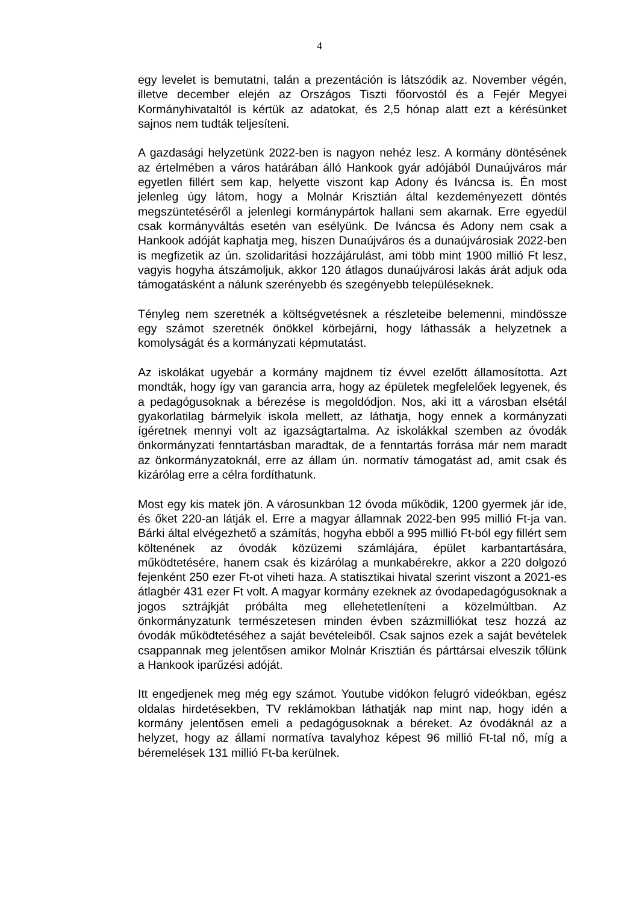4
egy levelet is bemutatni, talán a prezentáción is látszódik az. November végén, illetve december elején az Országos Tiszti főorvostól és a Fejér Megyei Kormányhivataltól is kértük az adatokat, és 2,5 hónap alatt ezt a kérésünket sajnos nem tudták teljesíteni.
A gazdasági helyzetünk 2022-ben is nagyon nehéz lesz. A kormány döntésének az értelmében a város határában álló Hankook gyár adójából Dunaújváros már egyetlen fillért sem kap, helyette viszont kap Adony és Iváncsa is. Én most jelenleg úgy látom, hogy a Molnár Krisztián által kezdeményezett döntés megszüntetéséről a jelenlegi kormánypártok hallani sem akarnak. Erre egyedül csak kormányváltás esetén van esélyünk. De Iváncsa és Adony nem csak a Hankook adóját kaphatja meg, hiszen Dunaújváros és a dunaújvárosiak 2022-ben is megfizetik az ún. szolidaritási hozzájárulást, ami több mint 1900 millió Ft lesz, vagyis hogyha átszámoljuk, akkor 120 átlagos dunaújvárosi lakás árát adjuk oda támogatásként a nálunk szerényebb és szegényebb településeknek.
Tényleg nem szeretnék a költségvetésnek a részleteibe belemenni, mindössze egy számot szeretnék önökkel körbejárni, hogy láthassák a helyzetnek a komolyságát és a kormányzati képmutatást.
Az iskolákat ugyebár a kormány majdnem tíz évvel ezelőtt államosította. Azt mondták, hogy így van garancia arra, hogy az épületek megfelelőek legyenek, és a pedagógusoknak a bérezése is megoldódjon. Nos, aki itt a városban elsétál gyakorlatilag bármelyik iskola mellett, az láthatja, hogy ennek a kormányzati ígéretnek mennyi volt az igazságtartalma. Az iskolákkal szemben az óvodák önkormányzati fenntartásban maradtak, de a fenntartás forrása már nem maradt az önkormányzatoknál, erre az állam ún. normatív támogatást ad, amit csak és kizárólag erre a célra fordíthatunk.
Most egy kis matek jön. A városunkban 12 óvoda működik, 1200 gyermek jár ide, és őket 220-an látják el. Erre a magyar államnak 2022-ben 995 millió Ft-ja van. Bárki által elvégezhető a számítás, hogyha ebből a 995 millió Ft-ból egy fillért sem költenének az óvodák közüzemi számlájára, épület karbantartására, működtetésére, hanem csak és kizárólag a munkabérekre, akkor a 220 dolgozó fejenként 250 ezer Ft-ot viheti haza. A statisztikai hivatal szerint viszont a 2021-es átlagbér 431 ezer Ft volt. A magyar kormány ezeknek az óvodapedagógusoknak a jogos sztrájkját próbálta meg ellehetetleníteni a közelmúltban. Az önkormányzatunk természetesen minden évben százmilliókat tesz hozzá az óvodák működtetéséhez a saját bevételeiből. Csak sajnos ezek a saját bevételek csappannak meg jelentősen amikor Molnár Krisztián és párttársai elveszik tőlünk a Hankook iparűzési adóját.
Itt engedjenek meg még egy számot. Youtube vidókon felugró videókban, egész oldalas hirdetésekben, TV reklámokban láthatják nap mint nap, hogy idén a kormány jelentősen emeli a pedagógusoknak a béreket. Az óvodáknál az a helyzet, hogy az állami normatíva tavalyhoz képest 96 millió Ft-tal nő, míg a béremelések 131 millió Ft-ba kerülnek.